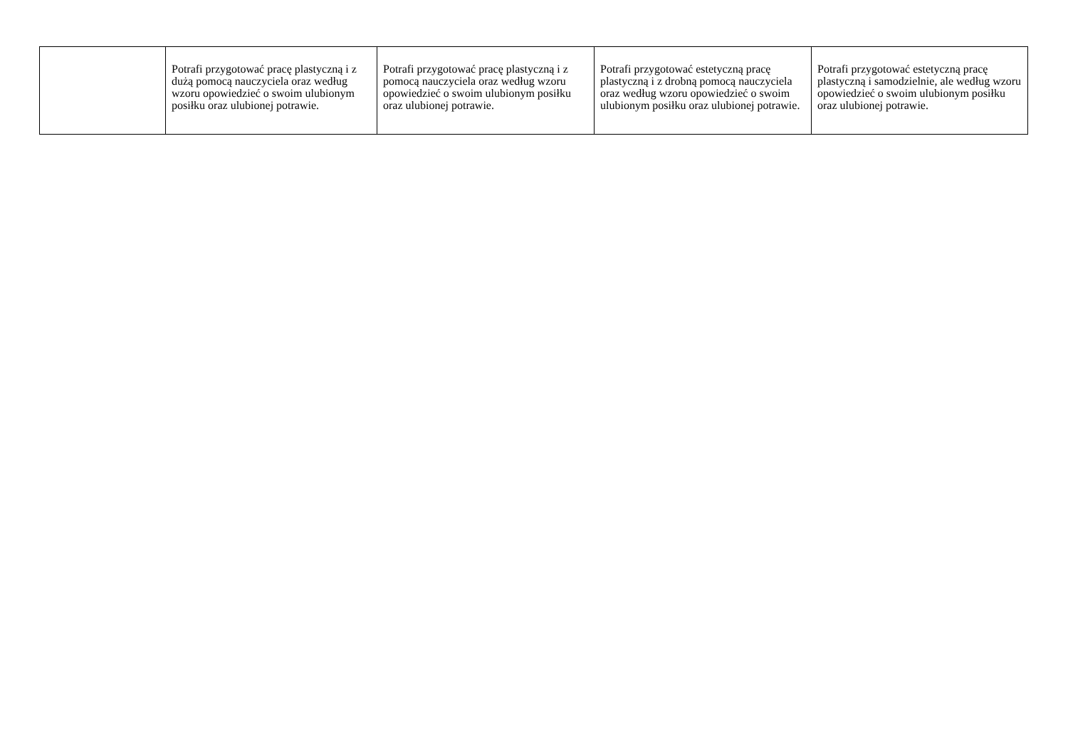| | Potrafi przygotować pracę plastyczną i z dużą pomocą nauczyciela oraz według wzoru opowiedzieć o swoim ulubionym posiłku oraz ulubionej potrawie. | Potrafi przygotować pracę plastyczną i z pomocą nauczyciela oraz według wzoru opowiedzieć o swoim ulubionym posiłku oraz ulubionej potrawie. | Potrafi przygotować estetyczną pracę plastyczną i z drobną pomocą nauczyciela oraz według wzoru opowiedzieć o swoim ulubionym posiłku oraz ulubionej potrawie. | Potrafi przygotować estetyczną pracę plastyczną i samodzielnie, ale według wzoru opowiedzieć o swoim ulubionym posiłku oraz ulubionej potrawie. |